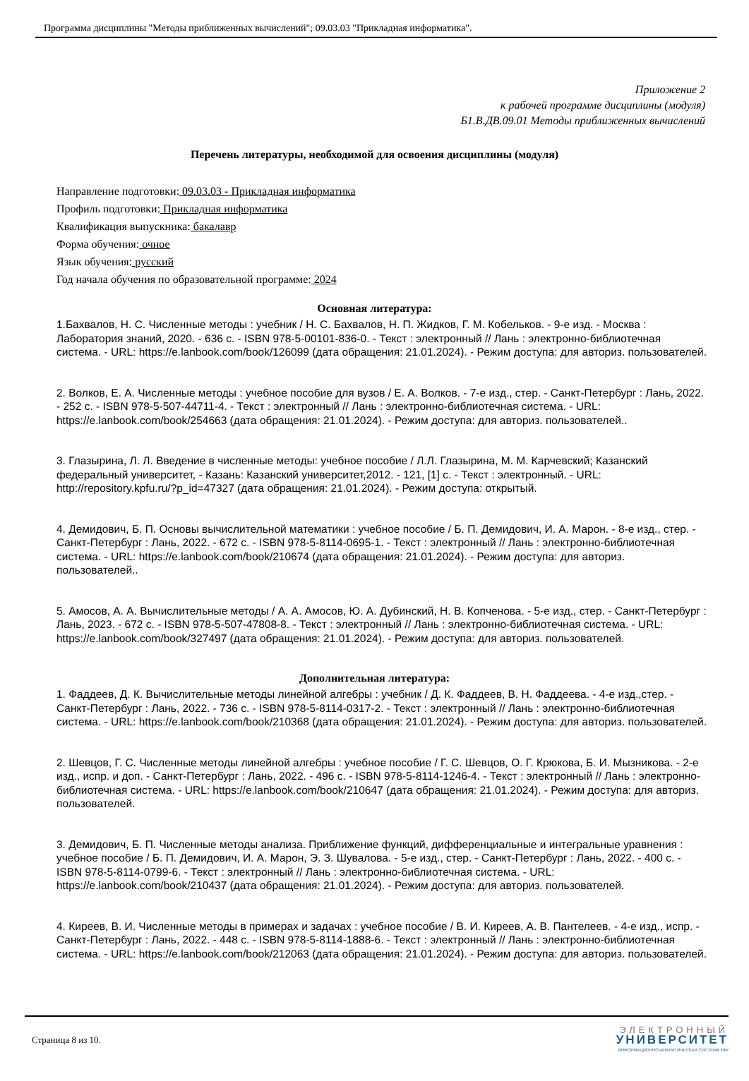Программа дисциплины "Методы приближенных вычислений"; 09.03.03 "Прикладная информатика".
Приложение 2
к рабочей программе дисциплины (модуля)
Б1.В.ДВ.09.01 Методы приближенных вычислений
Перечень литературы, необходимой для освоения дисциплины (модуля)
Направление подготовки: 09.03.03 - Прикладная информатика
Профиль подготовки: Прикладная информатика
Квалификация выпускника: бакалавр
Форма обучения: очное
Язык обучения: русский
Год начала обучения по образовательной программе: 2024
Основная литература:
1.Бахвалов, Н. С. Численные методы : учебник / Н. С. Бахвалов, Н. П. Жидков, Г. М. Кобельков. - 9-е изд. - Москва : Лаборатория знаний, 2020. - 636 с. - ISBN 978-5-00101-836-0. - Текст : электронный // Лань : электронно-библиотечная система. - URL: https://e.lanbook.com/book/126099 (дата обращения: 21.01.2024). - Режим доступа: для авториз. пользователей.
2. Волков, Е. А. Численные методы : учебное пособие для вузов / Е. А. Волков. - 7-е изд., стер. - Санкт-Петербург : Лань, 2022. - 252 с. - ISBN 978-5-507-44711-4. - Текст : электронный // Лань : электронно-библиотечная система. - URL: https://e.lanbook.com/book/254663 (дата обращения: 21.01.2024). - Режим доступа: для авториз. пользователей..
3. Глазырина, Л. Л. Введение в численные методы: учебное пособие / Л.Л. Глазырина, М. М. Карчевский; Казанский федеральный университет, - Казань: Казанский университет,2012. - 121, [1] с. - Текст : электронный. - URL: http://repository.kpfu.ru/?p_id=47327 (дата обращения: 21.01.2024). - Режим доступа: открытый.
4. Демидович, Б. П. Основы вычислительной математики : учебное пособие / Б. П. Демидович, И. А. Марон. - 8-е изд., стер. - Санкт-Петербург : Лань, 2022. - 672 с. - ISBN 978-5-8114-0695-1. - Текст : электронный // Лань : электронно-библиотечная система. - URL: https://e.lanbook.com/book/210674 (дата обращения: 21.01.2024). - Режим доступа: для авториз. пользователей..
5. Амосов, А. А. Вычислительные методы / А. А. Амосов, Ю. А. Дубинский, Н. В. Копченова. - 5-е изд., стер. - Санкт-Петербург : Лань, 2023. - 672 с. - ISBN 978-5-507-47808-8. - Текст : электронный // Лань : электронно-библиотечная система. - URL: https://e.lanbook.com/book/327497 (дата обращения: 21.01.2024). - Режим доступа: для авториз. пользователей.
Дополнительная литература:
1. Фаддеев, Д. К. Вычислительные методы линейной алгебры : учебник / Д. К. Фаддеев, В. Н. Фаддеева. - 4-е изд.,стер. - Санкт-Петербург : Лань, 2022. - 736 с. - ISBN 978-5-8114-0317-2. - Текст : электронный // Лань : электронно-библиотечная система. - URL: https://e.lanbook.com/book/210368 (дата обращения: 21.01.2024). - Режим доступа: для авториз. пользователей.
2. Шевцов, Г. С. Численные методы линейной алгебры : учебное пособие / Г. С. Шевцов, О. Г. Крюкова, Б. И. Мызникова. - 2-е изд., испр. и доп. - Санкт-Петербург : Лань, 2022. - 496 с. - ISBN 978-5-8114-1246-4. - Текст : электронный // Лань : электронно-библиотечная система. - URL: https://e.lanbook.com/book/210647 (дата обращения: 21.01.2024). - Режим доступа: для авториз. пользователей.
3. Демидович, Б. П. Численные методы анализа. Приближение функций, дифференциальные и интегральные уравнения : учебное пособие / Б. П. Демидович, И. А. Марон, Э. З. Шувалова. - 5-е изд., стер. - Санкт-Петербург : Лань, 2022. - 400 с. - ISBN 978-5-8114-0799-6. - Текст : электронный // Лань : электронно-библиотечная система. - URL: https://e.lanbook.com/book/210437 (дата обращения: 21.01.2024). - Режим доступа: для авториз. пользователей.
4. Киреев, В. И. Численные методы в примерах и задачах : учебное пособие / В. И. Киреев, А. В. Пантелеев. - 4-е изд., испр. - Санкт-Петербург : Лань, 2022. - 448 с. - ISBN 978-5-8114-1888-6. - Текст : электронный // Лань : электронно-библиотечная система. - URL: https://e.lanbook.com/book/212063 (дата обращения: 21.01.2024). - Режим доступа: для авториз. пользователей.
Страница 8 из 10.
ЭЛЕКТРОННЫЙ
УНИВЕРСИТЕТ
ИНФОРМАЦИОННО-АНАЛИТИЧЕСКАЯ СИСТЕМА КФУ